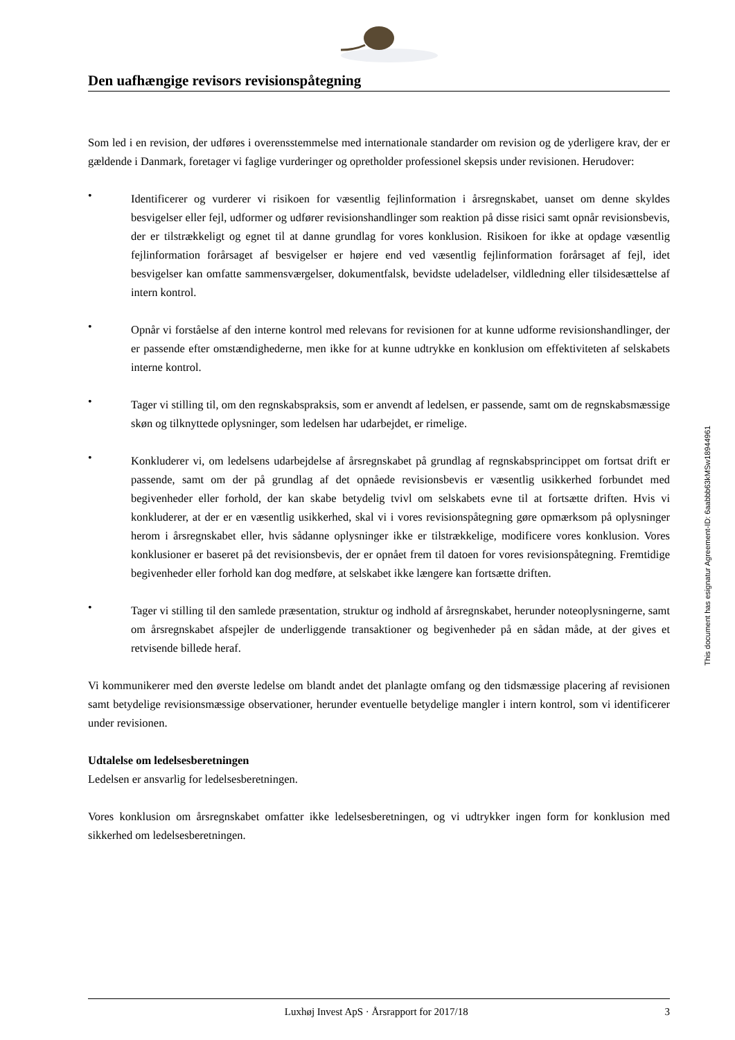Den uafhængige revisors revisionspåtegning
Som led i en revision, der udføres i overensstemmelse med internationale standarder om revision og de yderligere krav, der er gældende i Danmark, foretager vi faglige vurderinger og opretholder professionel skepsis under revisionen. Herudover:
•
Identificerer og vurderer vi risikoen for væsentlig fejlinformation i årsregnskabet, uanset om denne skyldes besvigelser eller fejl, udformer og udfører revisionshandlinger som reaktion på disse risici samt opnår revisionsbevis, der er tilstrækkeligt og egnet til at danne grundlag for vores konklusion. Risikoen for ikke at opdage væsentlig fejlinformation forårsaget af besvigelser er højere end ved væsentlig fejlinformation forårsaget af fejl, idet besvigelser kan omfatte sammensværgelser, dokumentfalsk, bevidste udeladelser, vildledning eller tilsidesættelse af intern kontrol.
•
Opnår vi forståelse af den interne kontrol med relevans for revisionen for at kunne udforme revisionshandlinger, der er passende efter omstændighederne, men ikke for at kunne udtrykke en konklusion om effektiviteten af selskabets interne kontrol.
•
Tager vi stilling til, om den regnskabspraksis, som er anvendt af ledelsen, er passende, samt om de regnskabsmæssige skøn og tilknyttede oplysninger, som ledelsen har udarbejdet, er rimelige.
•
Konkluderer vi, om ledelsens udarbejdelse af årsregnskabet på grundlag af regnskabsprincippet om fortsat drift er passende, samt om der på grundlag af det opnåede revisionsbevis er væsentlig usikkerhed forbundet med begivenheder eller forhold, der kan skabe betydelig tvivl om selskabets evne til at fortsætte driften. Hvis vi konkluderer, at der er en væsentlig usikkerhed, skal vi i vores revisionspåtegning gøre opmærksom på oplysninger herom i årsregnskabet eller, hvis sådanne oplysninger ikke er tilstrækkelige, modificere vores konklusion. Vores konklusioner er baseret på det revisionsbevis, der er opnået frem til datoen for vores revisionspåtegning. Fremtidige begivenheder eller forhold kan dog medføre, at selskabet ikke længere kan fortsætte driften.
•
Tager vi stilling til den samlede præsentation, struktur og indhold af årsregnskabet, herunder noteoplysningerne, samt om årsregnskabet afspejler de underliggende transaktioner og begivenheder på en sådan måde, at der gives et retvisende billede heraf.
Vi kommunikerer med den øverste ledelse om blandt andet det planlagte omfang og den tidsmæssige placering af revisionen samt betydelige revisionsmæssige observationer, herunder eventuelle betydelige mangler i intern kontrol, som vi identificerer under revisionen.
Udtalelse om ledelsesberetningen
Ledelsen er ansvarlig for ledelsesberetningen.
Vores konklusion om årsregnskabet omfatter ikke ledelsesberetningen, og vi udtrykker ingen form for konklusion med sikkerhed om ledelsesberetningen.
Luxhøj Invest ApS · Årsrapport for 2017/18 3
This document has esignatur Agreement-ID: 6aabbb63kMSw18944961